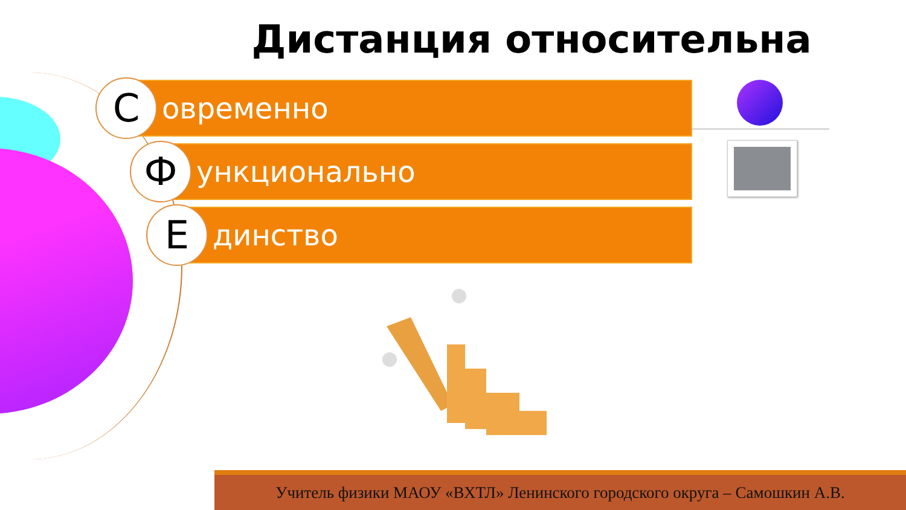Дистанция относительна
С
овременно
Ф
ункционально
Е
динство
Учитель физики МАОУ «ВХТЛ» Ленинского городского округа – Самошкин А.В.